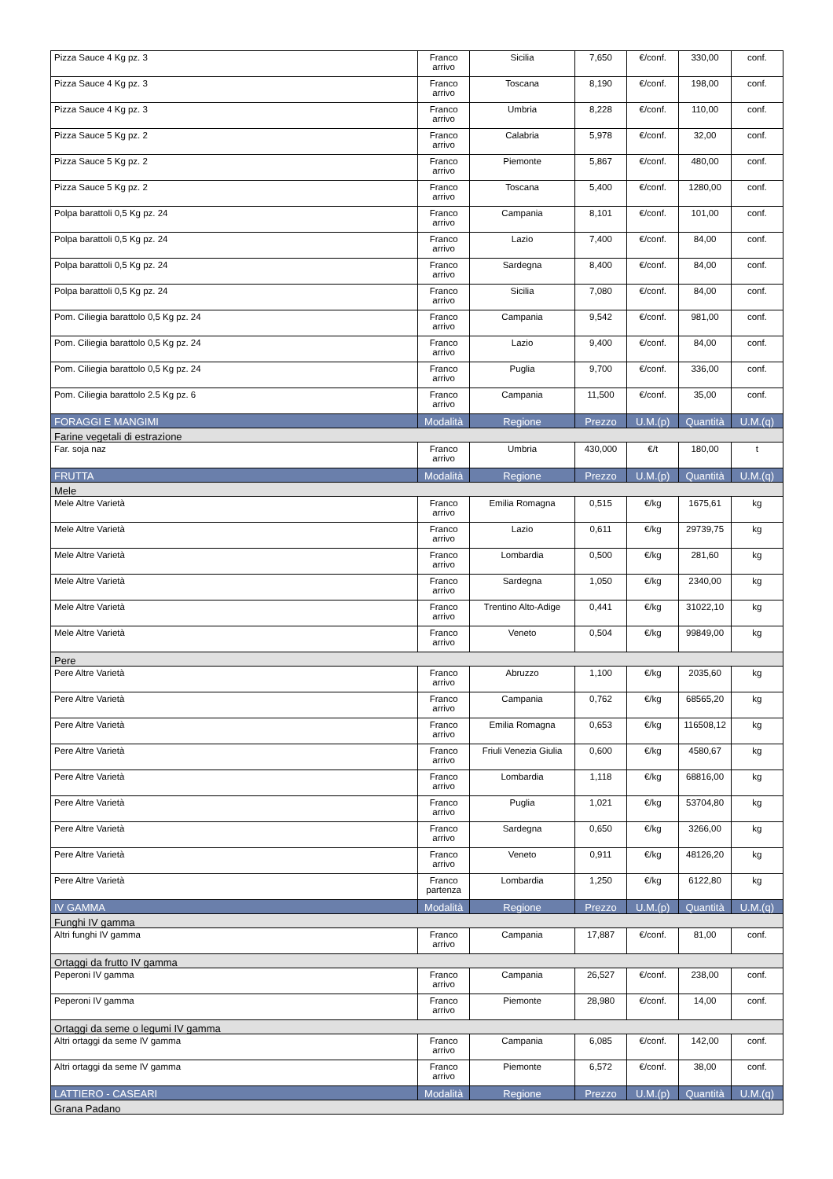| Pizza Sauce 4 Kg pz. 3 | Franco arrivo | Sicilia | 7,650 | €/conf. | 330,00 | conf. |
| Pizza Sauce 4 Kg pz. 3 | Franco arrivo | Toscana | 8,190 | €/conf. | 198,00 | conf. |
| Pizza Sauce 4 Kg pz. 3 | Franco arrivo | Umbria | 8,228 | €/conf. | 110,00 | conf. |
| Pizza Sauce 5 Kg pz. 2 | Franco arrivo | Calabria | 5,978 | €/conf. | 32,00 | conf. |
| Pizza Sauce 5 Kg pz. 2 | Franco arrivo | Piemonte | 5,867 | €/conf. | 480,00 | conf. |
| Pizza Sauce 5 Kg pz. 2 | Franco arrivo | Toscana | 5,400 | €/conf. | 1280,00 | conf. |
| Polpa barattoli 0,5 Kg pz. 24 | Franco arrivo | Campania | 8,101 | €/conf. | 101,00 | conf. |
| Polpa barattoli 0,5 Kg pz. 24 | Franco arrivo | Lazio | 7,400 | €/conf. | 84,00 | conf. |
| Polpa barattoli 0,5 Kg pz. 24 | Franco arrivo | Sardegna | 8,400 | €/conf. | 84,00 | conf. |
| Polpa barattoli 0,5 Kg pz. 24 | Franco arrivo | Sicilia | 7,080 | €/conf. | 84,00 | conf. |
| Pom. Ciliegia barattolo 0,5 Kg pz. 24 | Franco arrivo | Campania | 9,542 | €/conf. | 981,00 | conf. |
| Pom. Ciliegia barattolo 0,5 Kg pz. 24 | Franco arrivo | Lazio | 9,400 | €/conf. | 84,00 | conf. |
| Pom. Ciliegia barattolo 0,5 Kg pz. 24 | Franco arrivo | Puglia | 9,700 | €/conf. | 336,00 | conf. |
| Pom. Ciliegia barattolo 2.5 Kg pz. 6 | Franco arrivo | Campania | 11,500 | €/conf. | 35,00 | conf. |
| FORAGGI E MANGIMI | Modalità | Regione | Prezzo | U.M.(p) | Quantità | U.M.(q) |
| Farine vegetali di estrazione | | | | | | |
| Far. soja naz | Franco arrivo | Umbria | 430,000 | €/t | 180,00 | t |
| FRUTTA | Modalità | Regione | Prezzo | U.M.(p) | Quantità | U.M.(q) |
| Mele | | | | | | |
| Mele Altre Varietà | Franco arrivo | Emilia Romagna | 0,515 | €/kg | 1675,61 | kg |
| Mele Altre Varietà | Franco arrivo | Lazio | 0,611 | €/kg | 29739,75 | kg |
| Mele Altre Varietà | Franco arrivo | Lombardia | 0,500 | €/kg | 281,60 | kg |
| Mele Altre Varietà | Franco arrivo | Sardegna | 1,050 | €/kg | 2340,00 | kg |
| Mele Altre Varietà | Franco arrivo | Trentino Alto-Adige | 0,441 | €/kg | 31022,10 | kg |
| Mele Altre Varietà | Franco arrivo | Veneto | 0,504 | €/kg | 99849,00 | kg |
| Pere | | | | | | |
| Pere Altre Varietà | Franco arrivo | Abruzzo | 1,100 | €/kg | 2035,60 | kg |
| Pere Altre Varietà | Franco arrivo | Campania | 0,762 | €/kg | 68565,20 | kg |
| Pere Altre Varietà | Franco arrivo | Emilia Romagna | 0,653 | €/kg | 116508,12 | kg |
| Pere Altre Varietà | Franco arrivo | Friuli Venezia Giulia | 0,600 | €/kg | 4580,67 | kg |
| Pere Altre Varietà | Franco arrivo | Lombardia | 1,118 | €/kg | 68816,00 | kg |
| Pere Altre Varietà | Franco arrivo | Puglia | 1,021 | €/kg | 53704,80 | kg |
| Pere Altre Varietà | Franco arrivo | Sardegna | 0,650 | €/kg | 3266,00 | kg |
| Pere Altre Varietà | Franco arrivo | Veneto | 0,911 | €/kg | 48126,20 | kg |
| Pere Altre Varietà | Franco partenza | Lombardia | 1,250 | €/kg | 6122,80 | kg |
| IV GAMMA | Modalità | Regione | Prezzo | U.M.(p) | Quantità | U.M.(q) |
| Funghi IV gamma | | | | | | |
| Altri funghi IV gamma | Franco arrivo | Campania | 17,887 | €/conf. | 81,00 | conf. |
| Ortaggi da frutto IV gamma | | | | | | |
| Peperoni IV gamma | Franco arrivo | Campania | 26,527 | €/conf. | 238,00 | conf. |
| Peperoni IV gamma | Franco arrivo | Piemonte | 28,980 | €/conf. | 14,00 | conf. |
| Ortaggi da seme o legumi IV gamma | | | | | | |
| Altri ortaggi da seme IV gamma | Franco arrivo | Campania | 6,085 | €/conf. | 142,00 | conf. |
| Altri ortaggi da seme IV gamma | Franco arrivo | Piemonte | 6,572 | €/conf. | 38,00 | conf. |
| LATTIERO - CASEARI | Modalità | Regione | Prezzo | U.M.(p) | Quantità | U.M.(q) |
| Grana Padano | | | | | | |